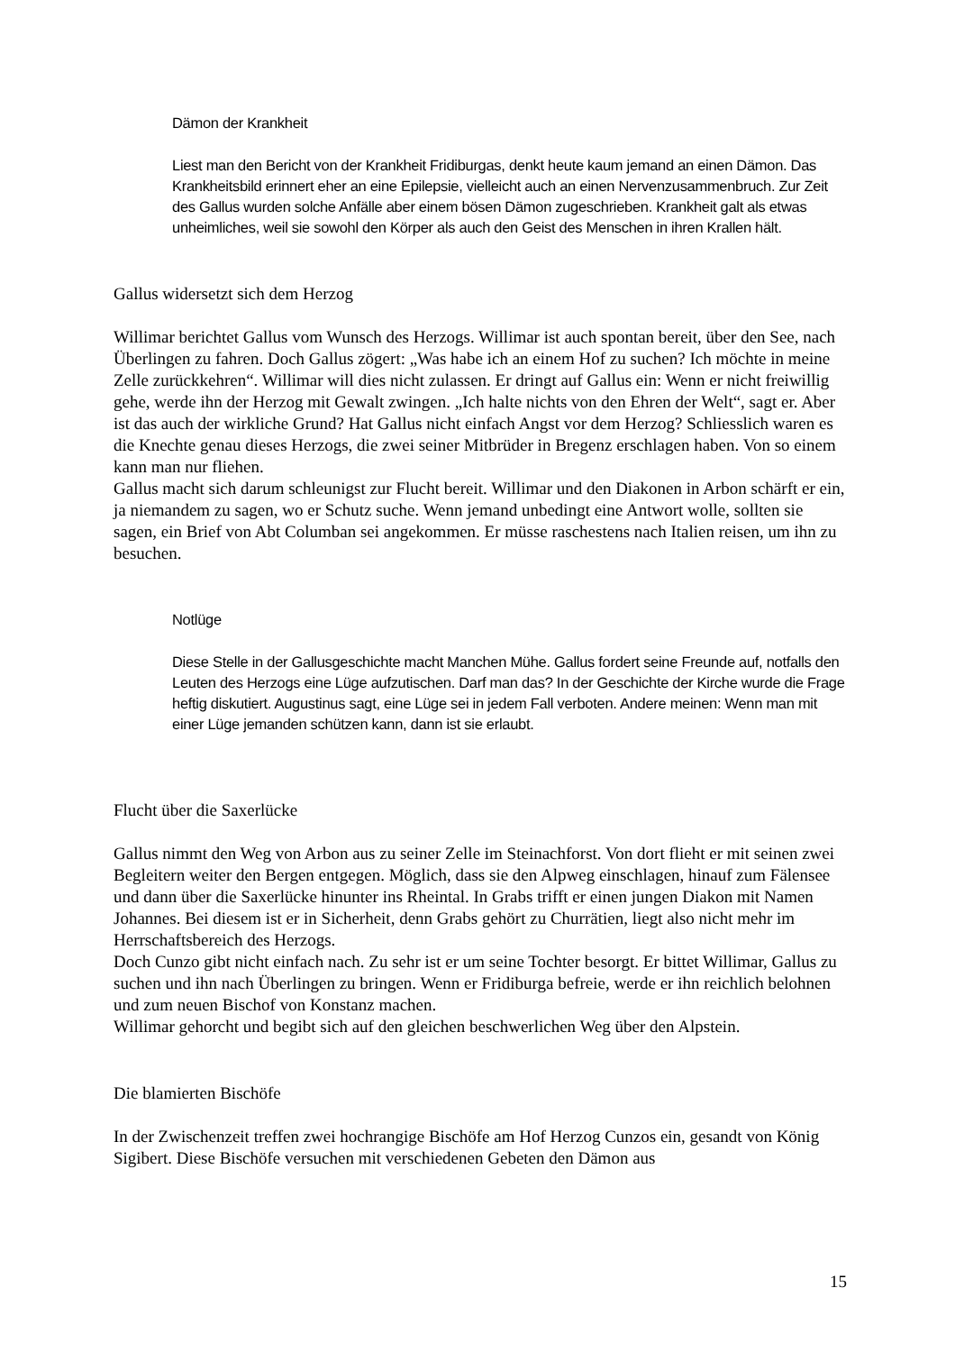Dämon der Krankheit
Liest man den Bericht von der Krankheit Fridiburgas, denkt heute kaum jemand an einen Dämon. Das Krankheitsbild erinnert eher an eine Epilepsie, vielleicht auch an einen Nervenzusammenbruch. Zur Zeit des Gallus wurden solche Anfälle aber einem bösen Dämon zugeschrieben. Krankheit galt als etwas unheimliches, weil sie sowohl den Körper als auch den Geist des Menschen in ihren Krallen hält.
Gallus widersetzt sich dem Herzog
Willimar berichtet Gallus vom Wunsch des Herzogs. Willimar ist auch spontan bereit, über den See, nach Überlingen zu fahren. Doch Gallus zögert: „Was habe ich an einem Hof zu suchen? Ich möchte in meine Zelle zurückkehren“. Willimar will dies nicht zulassen. Er dringt auf Gallus ein: Wenn er nicht freiwillig gehe, werde ihn der Herzog mit Gewalt zwingen. „Ich halte nichts von den Ehren der Welt“, sagt er. Aber ist das auch der wirkliche Grund? Hat Gallus nicht einfach Angst vor dem Herzog? Schliesslich waren es die Knechte genau dieses Herzogs, die zwei seiner Mitbrüder in Bregenz erschlagen haben. Von so einem kann man nur fliehen.
Gallus macht sich darum schleunigst zur Flucht bereit. Willimar und den Diakonen in Arbon schärft er ein, ja niemandem zu sagen, wo er Schutz suche. Wenn jemand unbedingt eine Antwort wolle, sollten sie sagen, ein Brief von Abt Columban sei angekommen. Er müsse raschestens nach Italien reisen, um ihn zu besuchen.
Notlüge
Diese Stelle in der Gallusgeschichte macht Manchen Mühe. Gallus fordert seine Freunde auf, notfalls den Leuten des Herzogs eine Lüge aufzutischen. Darf man das? In der Geschichte der Kirche wurde die Frage heftig diskutiert. Augustinus sagt, eine Lüge sei in jedem Fall verboten. Andere meinen: Wenn man mit einer Lüge jemanden schützen kann, dann ist sie erlaubt.
Flucht über die Saxerlücke
Gallus nimmt den Weg von Arbon aus zu seiner Zelle im Steinachforst. Von dort flieht er mit seinen zwei Begleitern weiter den Bergen entgegen. Möglich, dass sie den Alpweg einschlagen, hinauf zum Fälensee und dann über die Saxerlücke hinunter ins Rheintal. In Grabs trifft er einen jungen Diakon mit Namen Johannes. Bei diesem ist er in Sicherheit, denn Grabs gehört zu Churrätien, liegt also nicht mehr im Herrschaftsbereich des Herzogs.
Doch Cunzo gibt nicht einfach nach. Zu sehr ist er um seine Tochter besorgt. Er bittet Willimar, Gallus zu suchen und ihn nach Überlingen zu bringen. Wenn er Fridiburga befreie, werde er ihn reichlich belohnen und zum neuen Bischof von Konstanz machen.
Willimar gehorcht und begibt sich auf den gleichen beschwerlichen Weg über den Alpstein.
Die blamierten Bischöfe
In der Zwischenzeit treffen zwei hochrangige Bischöfe am Hof Herzog Cunzos ein, gesandt von König Sigibert. Diese Bischöfe versuchen mit verschiedenen Gebeten den Dämon aus
15